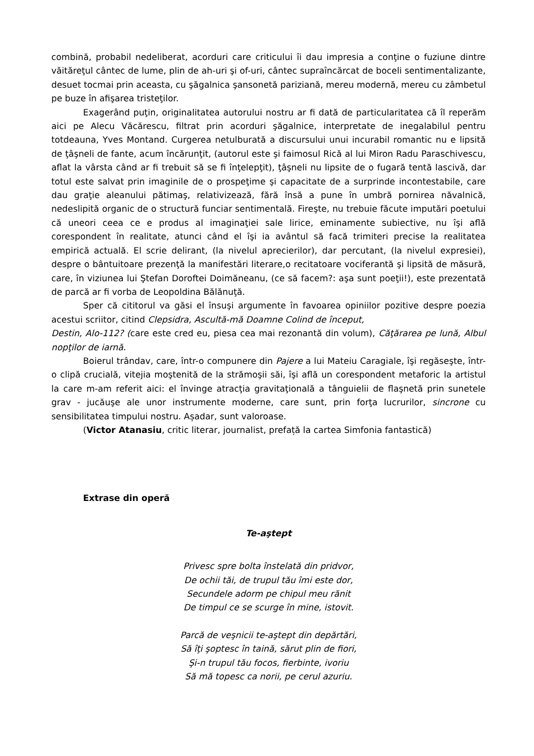combină, probabil nedeliberat, acorduri care criticului îi dau impresia a conţine o fuziune dintre văităreţul cântec de lume, plin de ah-uri şi of-uri, cântec supraîncărcat de boceli sentimentalizante, desuet tocmai prin aceasta, cu şăgalnica şansonetă pariziană, mereu modernă, mereu cu zâmbetul pe buze în afişarea tristeţilor.
Exagerând puţin, originalitatea autorului nostru ar fi dată de particularitatea că îl reperăm aici pe Alecu Văcărescu, filtrat prin acorduri şăgalnice, interpretate de inegalabilul pentru totdeauna, Yves Montand. Curgerea netulburată a discursului unui incurabil romantic nu e lipsită de ţâşneli de fante, acum încărunţit, (autorul este şi faimosul Rică al lui Miron Radu Paraschivescu, aflat la vârsta când ar fi trebuit să se fi înţelepţit), ţâşneli nu lipsite de o fugară tentă lascivă, dar totul este salvat prin imaginile de o prospeţime şi capacitate de a surprinde incontestabile, care dau graţie aleanului pătimaş, relativizează, fără însă a pune în umbră pornirea năvalnică, nedeslipită organic de o structură funciar sentimentală. Fireşte, nu trebuie făcute imputări poetului că uneori ceea ce e produs al imaginaţiei sale lirice, eminamente subiective, nu îşi află corespondent în realitate, atunci când el îşi ia avântul să facă trimiteri precise la realitatea empirică actuală. El scrie delirant, (la nivelul aprecierilor), dar percutant, (la nivelul expresiei), despre o bântuitoare prezenţă la manifestări literare,o recitatoare vociferantă şi lipsită de măsură, care, în viziunea lui Ştefan Doroftei Doimăneanu, (ce să facem?: aşa sunt poeţii!), este prezentată de parcă ar fi vorba de Leopoldina Bălănuţă.
Sper că cititorul va găsi el însuşi argumente în favoarea opiniilor pozitive despre poezia acestui scriitor, citind Clepsidra, Ascultă-mă Doamne Colind de început,
Destin, Alo-112? (care este cred eu, piesa cea mai rezonantă din volum), Căţărarea pe lună, Albul nopţilor de iarnă.
Boierul trândav, care, într-o compunere din Pajere a lui Mateiu Caragiale, îşi regăseşte, într-o clipă crucială, vitejia moştenită de la strămoşii săi, îşi află un corespondent metaforic la artistul la care m-am referit aici: el învinge atracţia gravitaţională a tânguielii de flaşnetă prin sunetele grav - jucăuşe ale unor instrumente moderne, care sunt, prin forţa lucrurilor, sincrone cu sensibilitatea timpului nostru. Așadar, sunt valoroase.
(Victor Atanasiu, critic literar, journalist, prefață la cartea Simfonia fantastică)
Extrase din operă
Te-aştept
Privesc spre bolta înstelată din pridvor,
De ochii tăi, de trupul tău îmi este dor,
Secundele adorm pe chipul meu rănit
De timpul ce se scurge în mine, istovit.
Parcă de veşnicii te-aştept din depărtări,
Să îţi şoptesc în taină, sărut plin de fiori,
Şi-n trupul tău focos, fierbinte, ivoriu
Să mă topesc ca norii, pe cerul azuriu.